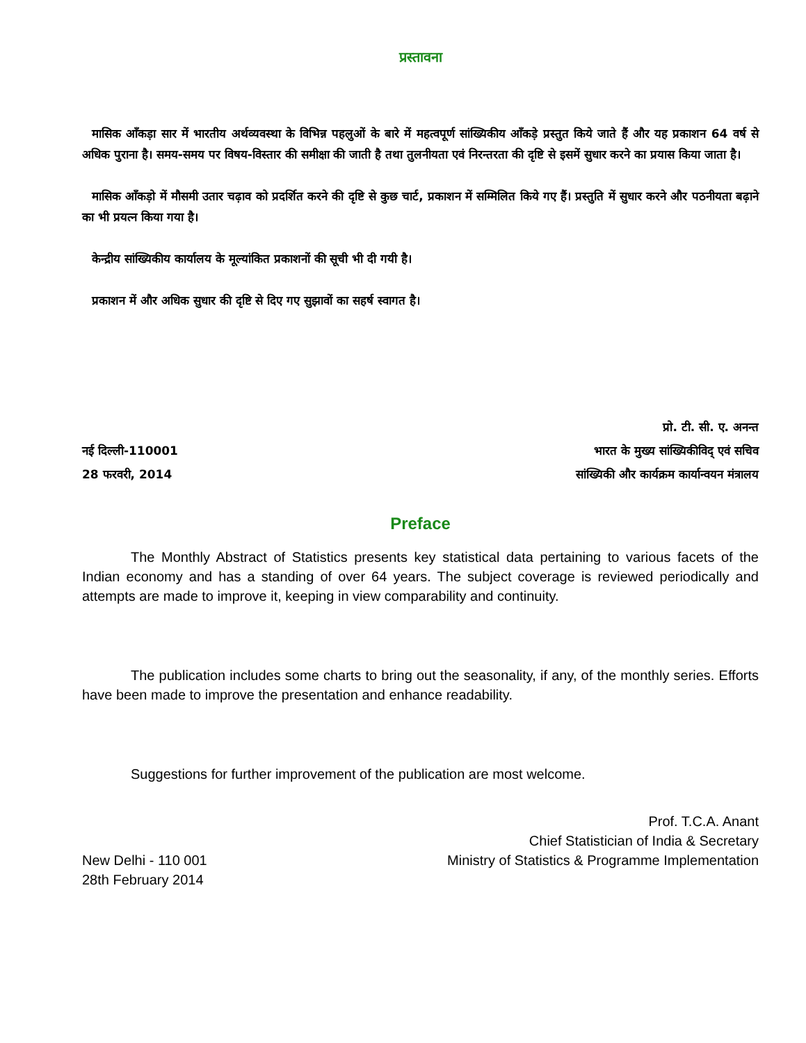प्रस्तावना
मासिक आँकड़ा सार में भारतीय अर्थव्यवस्था के विभिन्न पहलुओं के बारे में महत्वपूर्ण सांख्यिकीय आँकड़े प्रस्तुत किये जाते हैं और यह प्रकाशन 64 वर्ष से अधिक पुराना है। समय-समय पर विषय-विस्तार की समीक्षा की जाती है तथा तुलनीयता एवं निरन्तरता की दृष्टि से इसमें सुधार करने का प्रयास किया जाता है।
मासिक आँकड़ो में मौसमी उतार चढ़ाव को प्रदर्शित करने की दृष्टि से कुछ चार्ट, प्रकाशन में सम्मिलित किये गए हैं। प्रस्तुति में सुधार करने और पठनीयता बढ़ाने का भी प्रयत्न किया गया है।
केन्द्रीय सांख्यिकीय कार्यालय के मूल्यांकित प्रकाशनों की सूची भी दी गयी है।
प्रकाशन में और अधिक सुधार की दृष्टि से दिए गए सुझावों का सहर्ष स्वागत है।
नई दिल्ली-110001
28 फरवरी, 2014
प्रो. टी. सी. ए. अनन्त
भारत के मुख्य सांख्यिकीविद् एवं सचिव
सांख्यिकी और कार्यक्रम कार्यान्वयन मंत्रालय
Preface
The Monthly Abstract of Statistics presents key statistical data pertaining to various facets of the Indian economy and has a standing of over 64 years. The subject coverage is reviewed periodically and attempts are made to improve it, keeping in view comparability and continuity.
The publication includes some charts to bring out the seasonality, if any, of the monthly series. Efforts have been made to improve the presentation and enhance readability.
Suggestions for further improvement of the publication are most welcome.
New Delhi - 110 001
28th February 2014
Prof. T.C.A. Anant
Chief Statistician of India & Secretary
Ministry of Statistics & Programme Implementation